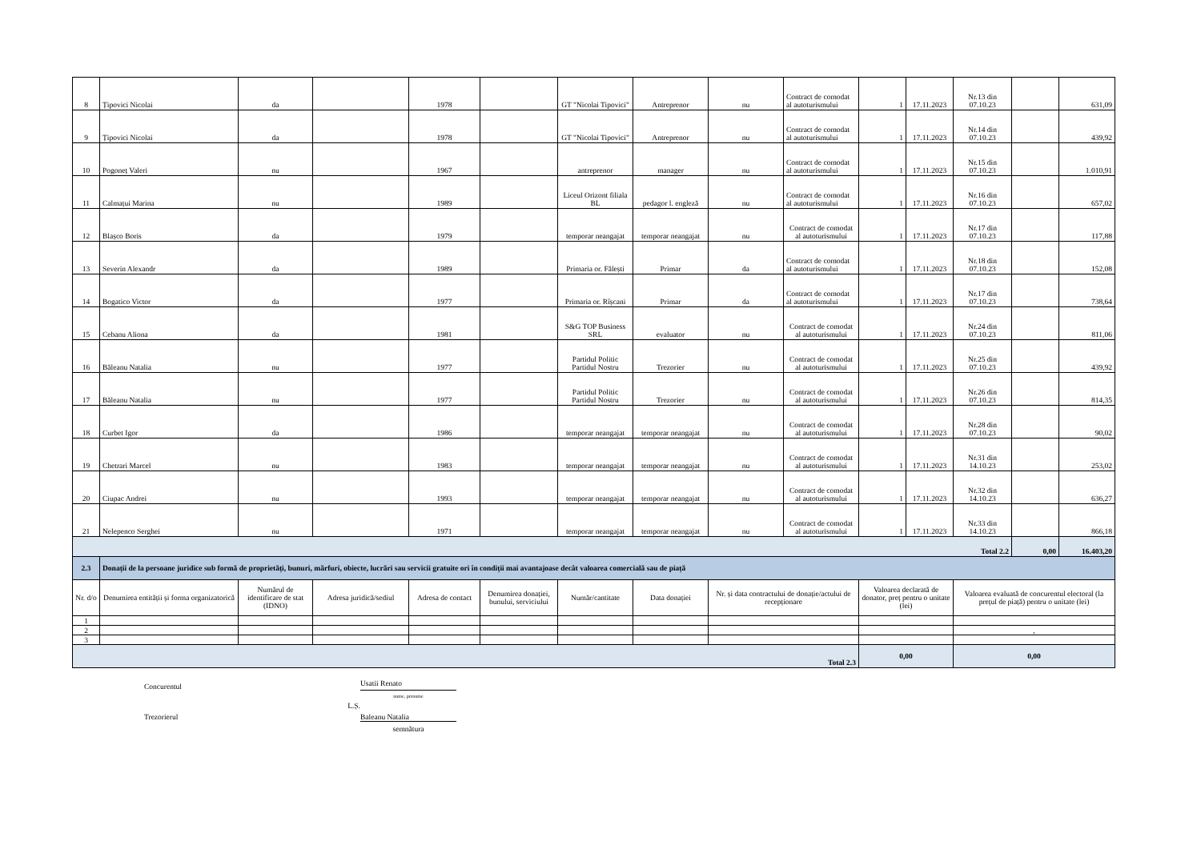| 8 | Țipovici Nicolai | da | | 1978 | | GT "Nicolai Tipovici" | Antreprenor | nu | Contract de comodat al autoturismului | 1 | 17.11.2023 | Nr.13 din 07.10.23 | | 631,09 |
| 9 | Țipovici Nicolai | da | | 1978 | | GT "Nicolai Tipovici" | Antreprenor | nu | Contract de comodat al autoturismului | 1 | 17.11.2023 | Nr.14 din 07.10.23 | | 439,92 |
| 10 | Pogoneț Valeri | nu | | 1967 | | antreprenor | manager | nu | Contract de comodat al autoturismului | 1 | 17.11.2023 | Nr.15 din 07.10.23 | | 1.010,91 |
| 11 | Calmațui Marina | nu | | 1989 | | Liceul Orizont filiala BL | pedagor l. engleză | nu | Contract de comodat al autoturismului | 1 | 17.11.2023 | Nr.16 din 07.10.23 | | 657,02 |
| 12 | Blașco Boris | da | | 1979 | | temporar neangajat | temporar neangajat | nu | Contract de comodat al autoturismului | 1 | 17.11.2023 | Nr.17 din 07.10.23 | | 117,88 |
| 13 | Severin Alexandr | da | | 1989 | | Primaria or. Fălești | Primar | da | Contract de comodat al autoturismului | 1 | 17.11.2023 | Nr.18 din 07.10.23 | | 152,08 |
| 14 | Bogatico Victor | da | | 1977 | | Primaria or. Rîșcani | Primar | da | Contract de comodat al autoturismului | 1 | 17.11.2023 | Nr.17 din 07.10.23 | | 738,64 |
| 15 | Cebanu Aliona | da | | 1981 | | S&G TOP Business SRL | evaluator | nu | Contract de comodat al autoturismului | 1 | 17.11.2023 | Nr.24 din 07.10.23 | | 811,06 |
| 16 | Băleanu Natalia | nu | | 1977 | | Partidul Politic Partidul Nostru | Trezorier | nu | Contract de comodat al autoturismului | 1 | 17.11.2023 | Nr.25 din 07.10.23 | | 439,92 |
| 17 | Băleanu Natalia | nu | | 1977 | | Partidul Politic Partidul Nostru | Trezorier | nu | Contract de comodat al autoturismului | 1 | 17.11.2023 | Nr.26 din 07.10.23 | | 814,35 |
| 18 | Curbet Igor | da | | 1986 | | temporar neangajat | temporar neangajat | nu | Contract de comodat al autoturismului | 1 | 17.11.2023 | Nr.28 din 07.10.23 | | 90,02 |
| 19 | Chetrari Marcel | nu | | 1983 | | temporar neangajat | temporar neangajat | nu | Contract de comodat al autoturismului | 1 | 17.11.2023 | Nr.31 din 14.10.23 | | 253,02 |
| 20 | Ciupac Andrei | nu | | 1993 | | temporar neangajat | temporar neangajat | nu | Contract de comodat al autoturismului | 1 | 17.11.2023 | Nr.32 din 14.10.23 | | 636,27 |
| 21 | Nelepenco Serghei | nu | | 1971 | | temporar neangajat | temporar neangajat | nu | Contract de comodat al autoturismului | 1 | 17.11.2023 | Nr.33 din 14.10.23 | | 866,18 |
| Total 2.2 | | | | | | | | | | | | | 0,00 | 16.403,20 |
| 2.3 | Donații de la persoane juridice sub formă de proprietăți, bunuri, mărfuri, obiecte, lucrări sau servicii gratuite ori în condiții mai avantajoase decât valoarea comercială sau de piață | | | | | | | | | | | | | |
| Nr. d/o | Denumirea entității și forma organizatorică | Numărul de identificare de stat (IDNO) | Adresa juridică/sediul | Adresa de contact | Denumirea donației, bunului, serviciului | Număr/cantitate | Data donației | Nr. și data contractului de donație/actului de recepționare | | Valoarea declarată de donator, preț pentru o unitate (lei) | | Valoarea evaluată de concurentul electoral (la prețul de piață) pentru o unitate (lei) | | |
| 1 | | | | | | | | | | | | | | |
| 2 | | | | | | | | | | | | , | | |
| 3 | | | | | | | | | | | | | | |
| Total 2.3 | | | | | | | | | | 0,00 | | 0,00 | | |
Concurentul
Usatii Renato
nume, prenume
L.Ș.
Trezorierul
Baleanu Natalia
semnătura